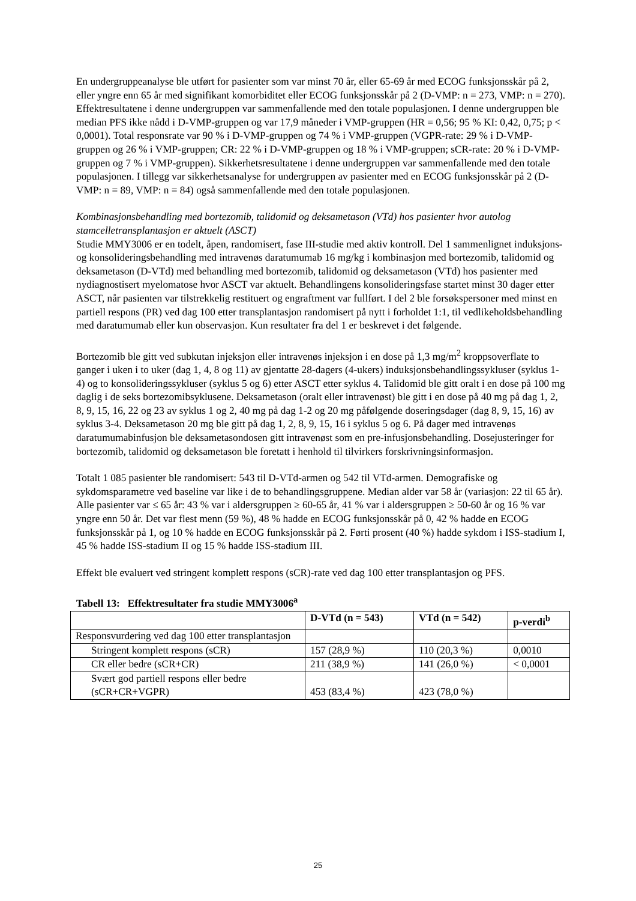En undergruppeanalyse ble utført for pasienter som var minst 70 år, eller 65-69 år med ECOG funksjonsskår på 2, eller yngre enn 65 år med signifikant komorbiditet eller ECOG funksjonsskår på 2 (D-VMP: n = 273, VMP: n = 270). Effektresultatene i denne undergruppen var sammenfallende med den totale populasjonen. I denne undergruppen ble median PFS ikke nådd i D-VMP-gruppen og var 17,9 måneder i VMP-gruppen (HR = 0,56; 95 % KI: 0,42, 0,75; p < 0,0001). Total responsrate var 90 % i D-VMP-gruppen og 74 % i VMP-gruppen (VGPR-rate: 29 % i D-VMP-gruppen og 26 % i VMP-gruppen; CR: 22 % i D-VMP-gruppen og 18 % i VMP-gruppen; sCR-rate: 20 % i D-VMP-gruppen og 7 % i VMP-gruppen). Sikkerhetsresultatene i denne undergruppen var sammenfallende med den totale populasjonen. I tillegg var sikkerhetsanalyse for undergruppen av pasienter med en ECOG funksjonsskår på 2 (D-VMP: n = 89, VMP: n = 84) også sammenfallende med den totale populasjonen.
Kombinasjonsbehandling med bortezomib, talidomid og deksametason (VTd) hos pasienter hvor autolog stamcelletransplantasjon er aktuelt (ASCT)
Studie MMY3006 er en todelt, åpen, randomisert, fase III-studie med aktiv kontroll. Del 1 sammenlignet induksjons- og konsolideringsbehandling med intravenøs daratumumab 16 mg/kg i kombinasjon med bortezomib, talidomid og deksametason (D-VTd) med behandling med bortezomib, talidomid og deksametason (VTd) hos pasienter med nydiagnostisert myelomatose hvor ASCT var aktuelt. Behandlingens konsolideringsfase startet minst 30 dager etter ASCT, når pasienten var tilstrekkelig restituert og engraftment var fullført. I del 2 ble forsøkspersoner med minst en partiell respons (PR) ved dag 100 etter transplantasjon randomisert på nytt i forholdet 1:1, til vedlikeholdsbehandling med daratumumab eller kun observasjon. Kun resultater fra del 1 er beskrevet i det følgende.
Bortezomib ble gitt ved subkutan injeksjon eller intravenøs injeksjon i en dose på 1,3 mg/m<sup>2</sup> kroppsoverflate to ganger i uken i to uker (dag 1, 4, 8 og 11) av gjentatte 28-dagers (4-ukers) induksjonsbehandlingssykluser (syklus 1-4) og to konsolideringssykluser (syklus 5 og 6) etter ASCT etter syklus 4. Talidomid ble gitt oralt i en dose på 100 mg daglig i de seks bortezomibsyklusene. Deksametason (oralt eller intravenøst) ble gitt i en dose på 40 mg på dag 1, 2, 8, 9, 15, 16, 22 og 23 av syklus 1 og 2, 40 mg på dag 1-2 og 20 mg påfølgende doseringsdager (dag 8, 9, 15, 16) av syklus 3-4. Deksametason 20 mg ble gitt på dag 1, 2, 8, 9, 15, 16 i syklus 5 og 6. På dager med intravenøs daratumumabinfusjon ble deksametasondosen gitt intravenøst som en pre-infusjonsbehandling. Dosejusteringer for bortezomib, talidomid og deksametason ble foretatt i henhold til tilvirkers forskrivningsinformasjon.
Totalt 1 085 pasienter ble randomisert: 543 til D-VTd-armen og 542 til VTd-armen. Demografiske og sykdomsparametre ved baseline var like i de to behandlingsgruppene. Median alder var 58 år (variasjon: 22 til 65 år). Alle pasienter var ≤ 65 år: 43 % var i aldersgruppen ≥ 60-65 år, 41 % var i aldersgruppen ≥ 50-60 år og 16 % var yngre enn 50 år. Det var flest menn (59 %), 48 % hadde en ECOG funksjonsskår på 0, 42 % hadde en ECOG funksjonsskår på 1, og 10 % hadde en ECOG funksjonsskår på 2. Førti prosent (40 %) hadde sykdom i ISS-stadium I, 45 % hadde ISS-stadium II og 15 % hadde ISS-stadium III.
Effekt ble evaluert ved stringent komplett respons (sCR)-rate ved dag 100 etter transplantasjon og PFS.
Tabell 13: Effektresultater fra studie MMY3006<sup>a</sup>
| | D-VTd (n = 543) | VTd (n = 542) | p-verdi<sup>b</sup> |
| --- | --- | --- | --- |
| Responsvurdering ved dag 100 etter transplantasjon | | | |
| Stringent komplett respons (sCR) | 157 (28,9 %) | 110 (20,3 %) | 0,0010 |
| CR eller bedre (sCR+CR) | 211 (38,9 %) | 141 (26,0 %) | < 0,0001 |
| Svært god partiell respons eller bedre (sCR+CR+VGPR) | 453 (83,4 %) | 423 (78,0 %) | |
25